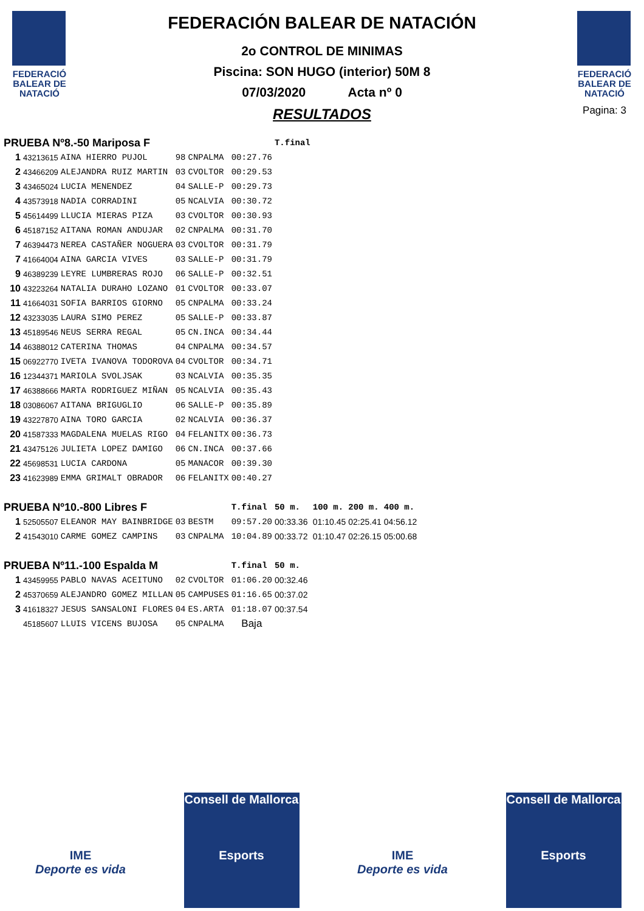FEDERACIÓ BALEAR DE NATACIÓ
FEDERACIÓN BALEAR DE NATACIÓN
2o CONTROL DE MINIMAS
Piscina: SON HUGO (interior) 50M 8
07/03/2020 Acta nº 0
RESULTADOS
FEDERACIÓ BALEAR DE NATACIÓ
Pagina: 3
| PRUEBA Nº8.-50 Mariposa F | | | | | | T.final | | | |
| 1 | 43213615 | AINA HIERRO PUJOL | 98 | CNPALMA | 00:27.76 | | | | |
| 2 | 43466209 | ALEJANDRA RUIZ MARTIN | 03 | CVOLTOR | 00:29.53 | | | | |
| 3 | 43465024 | LUCIA MENENDEZ | 04 | SALLE-P | 00:29.73 | | | | |
| 4 | 43573918 | NADIA CORRADINI | 05 | NCALVIA | 00:30.72 | | | | |
| 5 | 45614499 | LLUCIA MIERAS PIZA | 03 | CVOLTOR | 00:30.93 | | | | |
| 6 | 45187152 | AITANA ROMAN ANDUJAR | 02 | CNPALMA | 00:31.70 | | | | |
| 7 | 46394473 | NEREA CASTAÑER NOGUERA | 03 | CVOLTOR | 00:31.79 | | | | |
| 7 | 41664004 | AINA GARCIA VIVES | 03 | SALLE-P | 00:31.79 | | | | |
| 9 | 46389239 | LEYRE LUMBRERAS ROJO | 06 | SALLE-P | 00:32.51 | | | | |
| 10 | 43223264 | NATALIA DURAHO LOZANO | 01 | CVOLTOR | 00:33.07 | | | | |
| 11 | 41664031 | SOFIA BARRIOS GIORNO | 05 | CNPALMA | 00:33.24 | | | | |
| 12 | 43233035 | LAURA SIMO PEREZ | 05 | SALLE-P | 00:33.87 | | | | |
| 13 | 45189546 | NEUS SERRA REGAL | 05 | CN.INCA | 00:34.44 | | | | |
| 14 | 46388012 | CATERINA THOMAS | 04 | CNPALMA | 00:34.57 | | | | |
| 15 | 06922770 | IVETA IVANOVA TODOROVA | 04 | CVOLTOR | 00:34.71 | | | | |
| 16 | 12344371 | MARIOLA SVOLJSAK | 03 | NCALVIA | 00:35.35 | | | | |
| 17 | 46388666 | MARTA RODRIGUEZ MIÑAN | 05 | NCALVIA | 00:35.43 | | | | |
| 18 | 03086067 | AITANA BRIGUGLIO | 06 | SALLE-P | 00:35.89 | | | | |
| 19 | 43227870 | AINA TORO GARCIA | 02 | NCALVIA | 00:36.37 | | | | |
| 20 | 41587333 | MAGDALENA MUELAS RIGO | 04 | FELANITX | 00:36.73 | | | | |
| 21 | 43475126 | JULIETA LOPEZ DAMIGO | 06 | CN.INCA | 00:37.66 | | | | |
| 22 | 45698531 | LUCIA CARDONA | 05 | MANACOR | 00:39.30 | | | | |
| 23 | 41623989 | EMMA GRIMALT OBRADOR | 06 | FELANITX | 00:40.27 | | | | |
| PRUEBA Nº10.-800 Libres F | | | | | T.final | 50 m. | 100 m. | 200 m. | 400 m. |
| 1 | 52505507 | ELEANOR MAY BAINBRIDGE | 03 | BESTM | 09:57.20 | 00:33.36 | 01:10.45 | 02:25.41 | 04:56.12 |
| 2 | 41543010 | CARME GOMEZ CAMPINS | 03 | CNPALMA | 10:04.89 | 00:33.72 | 01:10.47 | 02:26.15 | 05:00.68 |
| PRUEBA Nº11.-100 Espalda M | | | | | T.final | 50 m. | | | |
| 1 | 43459955 | PABLO NAVAS ACEITUNO | 02 | CVOLTOR | 01:06.20 | 00:32.46 | | | |
| 2 | 45370659 | ALEJANDRO GOMEZ MILLAN | 05 | CAMPUSES | 01:16.65 | 00:37.02 | | | |
| 3 | 41618327 | JESUS SANSALONI FLORES | 04 | ES.ARTA | 01:18.07 | 00:37.54 | | | |
| | 45185607 | LLUIS VICENS BUJOSA | 05 | CNPALMA | Baja | | | | |
IME
Deporte es vida
Consell de Mallorca
Esports
IME
Deporte es vida
Consell de Mallorca
Esports